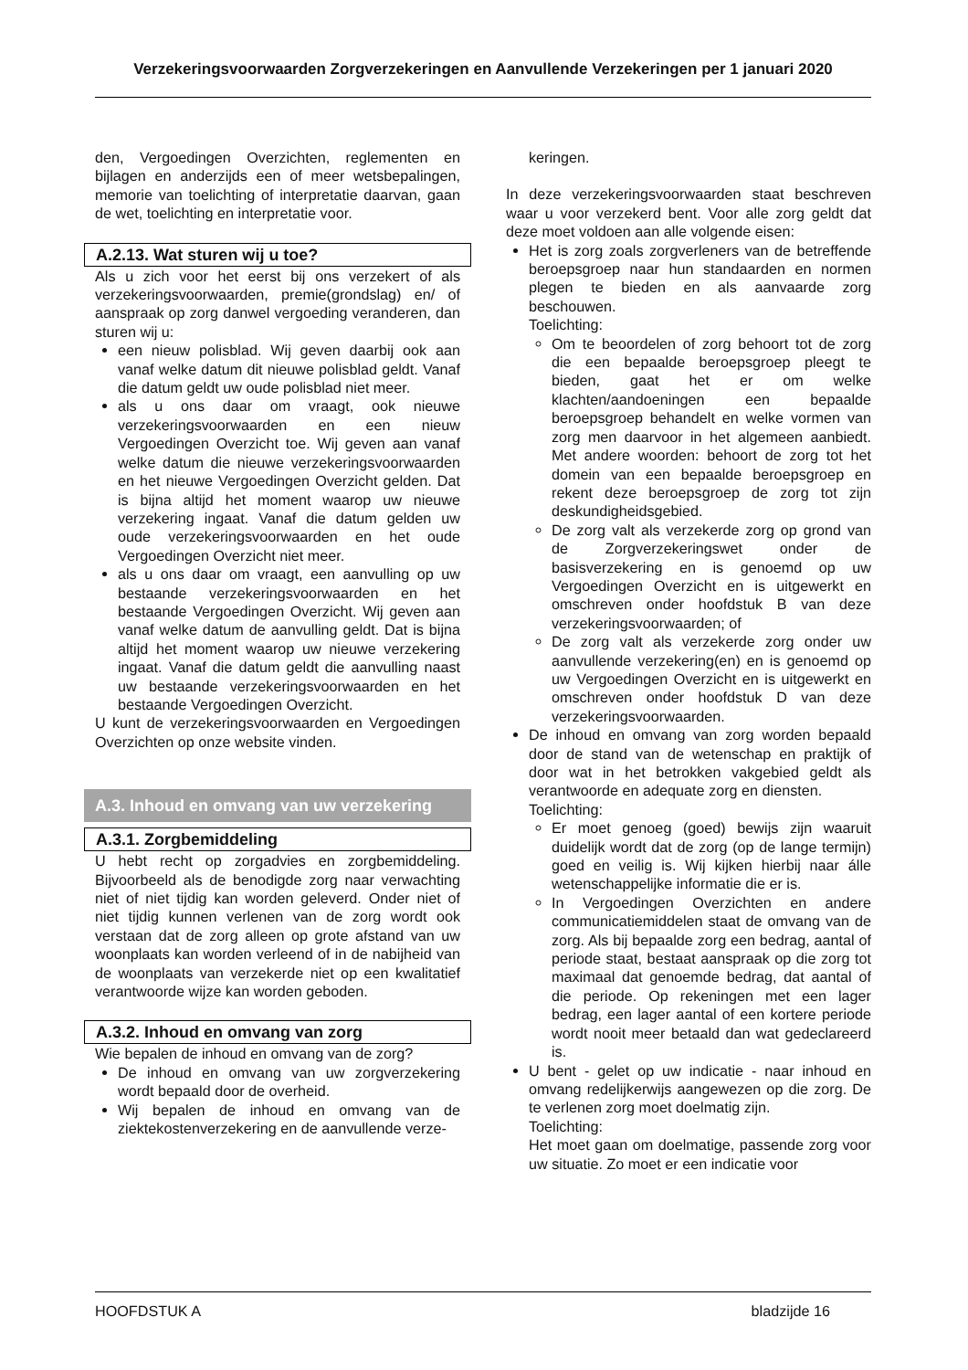Verzekeringsvoorwaarden Zorgverzekeringen en Aanvullende Verzekeringen per 1 januari 2020
den, Vergoedingen Overzichten, reglementen en bijlagen en anderzijds een of meer wetsbepalingen, memorie van toelichting of interpretatie daarvan, gaan de wet, toelichting en interpretatie voor.
A.2.13. Wat sturen wij u toe?
Als u zich voor het eerst bij ons verzekert of als verzekeringsvoorwaarden, premie(grondslag) en/ of aanspraak op zorg danwel vergoeding veranderen, dan sturen wij u:
een nieuw polisblad. Wij geven daarbij ook aan vanaf welke datum dit nieuwe polisblad geldt. Vanaf die datum geldt uw oude polisblad niet meer.
als u ons daar om vraagt, ook nieuwe verzekeringsvoorwaarden en een nieuw Vergoedingen Overzicht toe. Wij geven aan vanaf welke datum die nieuwe verzekeringsvoorwaarden en het nieuwe Vergoedingen Overzicht gelden. Dat is bijna altijd het moment waarop uw nieuwe verzekering ingaat. Vanaf die datum gelden uw oude verzekeringsvoorwaarden en het oude Vergoedingen Overzicht niet meer.
als u ons daar om vraagt, een aanvulling op uw bestaande verzekeringsvoorwaarden en het bestaande Vergoedingen Overzicht. Wij geven aan vanaf welke datum de aanvulling geldt. Dat is bijna altijd het moment waarop uw nieuwe verzekering ingaat. Vanaf die datum geldt die aanvulling naast uw bestaande verzekeringsvoorwaarden en het bestaande Vergoedingen Overzicht.
U kunt de verzekeringsvoorwaarden en Vergoedingen Overzichten op onze website vinden.
A.3. Inhoud en omvang van uw verzekering
A.3.1. Zorgbemiddeling
U hebt recht op zorgadvies en zorgbemiddeling. Bijvoorbeeld als de benodigde zorg naar verwachting niet of niet tijdig kan worden geleverd. Onder niet of niet tijdig kunnen verlenen van de zorg wordt ook verstaan dat de zorg alleen op grote afstand van uw woonplaats kan worden verleend of in de nabijheid van de woonplaats van verzekerde niet op een kwalitatief verantwoorde wijze kan worden geboden.
A.3.2. Inhoud en omvang van zorg
Wie bepalen de inhoud en omvang van de zorg?
De inhoud en omvang van uw zorgverzekering wordt bepaald door de overheid.
Wij bepalen de inhoud en omvang van de ziektekostenverzekering en de aanvullende verze-
keringen.
In deze verzekeringsvoorwaarden staat beschreven waar u voor verzekerd bent. Voor alle zorg geldt dat deze moet voldoen aan alle volgende eisen:
Het is zorg zoals zorgverleners van de betreffende beroepsgroep naar hun standaarden en normen plegen te bieden en als aanvaarde zorg beschouwen.
Toelichting:
Om te beoordelen of zorg behoort tot de zorg die een bepaalde beroepsgroep pleegt te bieden, gaat het er om welke klachten/aandoeningen een bepaalde beroepsgroep behandelt en welke vormen van zorg men daarvoor in het algemeen aanbiedt. Met andere woorden: behoort de zorg tot het domein van een bepaalde beroepsgroep en rekent deze beroepsgroep de zorg tot zijn deskundigheidsgebied.
De zorg valt als verzekerde zorg op grond van de Zorgverzekeringswet onder de basisverzekering en is genoemd op uw Vergoedingen Overzicht en is uitgewerkt en omschreven onder hoofdstuk B van deze verzekeringsvoorwaarden; of
De zorg valt als verzekerde zorg onder uw aanvullende verzekering(en) en is genoemd op uw Vergoedingen Overzicht en is uitgewerkt en omschreven onder hoofdstuk D van deze verzekeringsvoorwaarden.
De inhoud en omvang van zorg worden bepaald door de stand van de wetenschap en praktijk of door wat in het betrokken vakgebied geldt als verantwoorde en adequate zorg en diensten.
Toelichting:
Er moet genoeg (goed) bewijs zijn waaruit duidelijk wordt dat de zorg (op de lange termijn) goed en veilig is. Wij kijken hierbij naar álle wetenschappelijke informatie die er is.
In Vergoedingen Overzichten en andere communicatiemiddelen staat de omvang van de zorg. Als bij bepaalde zorg een bedrag, aantal of periode staat, bestaat aanspraak op die zorg tot maximaal dat genoemde bedrag, dat aantal of die periode. Op rekeningen met een lager bedrag, een lager aantal of een kortere periode wordt nooit meer betaald dan wat gedeclareerd is.
U bent - gelet op uw indicatie - naar inhoud en omvang redelijkerwijs aangewezen op die zorg. De te verlenen zorg moet doelmatig zijn.
Toelichting:
Het moet gaan om doelmatige, passende zorg voor uw situatie. Zo moet er een indicatie voor
HOOFDSTUK A bladzijde 16